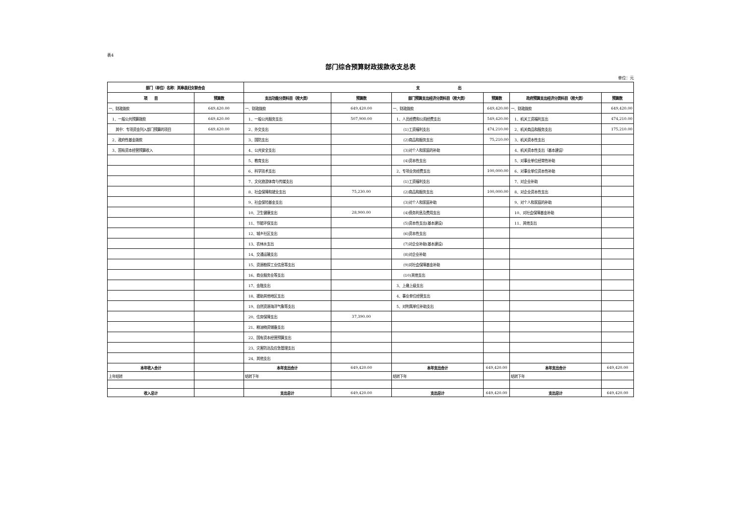表4
部门综合预算财政拨款收支总表
单位：元
| 部门（单位）名称：岚皋县妇女联合会 | | 支 出 | | | | | |
| --- | --- | --- | --- | --- | --- | --- | --- |
| 项 目 | 预算数 | 支出功能分类科目（按大类） | 预算数 | 部门预算支出经济分类科目（按大类） | 预算数 | 政府预算支出经济分类科目（按大类） | 预算数 |
| 一、财政拨款 | 649,420.00 | 一、财政拨款 | 649,420.00 | 一、财政拨款 | 649,420.00 | 一、财政拨款 | 649,420.00 |
| 1、一般公共预算拨款 | 649,420.00 | 1、一般公共服务支出 | 507,900.00 | 1、人员经费和公用经费支出 | 549,420.00 | 1、机关工资福利支出 | 474,210.00 |
| 其中：专项资金列入部门预算的项目 | 649,420.00 | 2、外交支出 | | (1)工资福利支出 | 474,210.00 | 2、机关商品和服务支出 | 175,210.00 |
| 2、政府性基金拨款 | | 3、国防支出 | | (2)商品和服务支出 | 75,210.00 | 3、机关资本性支出 | |
| 3、国有资本经营预算收入 | | 4、公共安全支出 | | (3)对个人和家庭的补助 | | 4、机关资本性支出（基本建设） | |
| | | 5、教育支出 | | (4)资本性支出 | | 5、对事业单位经常性补助 | |
| | | 6、科学技术支出 | | 2、专项业务经费支出 | 100,000.00 | 6、对事业单位资本性补助 | |
| | | 7、文化旅游体育与传媒支出 | | (1)工资福利支出 | | 7、对企业补助 | |
| | | 8、社会保障和就业支出 | 75,230.00 | (2)商品和服务支出 | 100,000.00 | 8、对企业资本性支出 | |
| | | 9、社会保险基金支出 | | (3)对个人和家庭补助 | | 9、对个人和家庭的补助 | |
| | | 10、卫生健康支出 | 28,900.00 | (4)债务利息及费用支出 | | 10、对社会保障基金补助 | |
| | | 11、节能环保支出 | | (5)资本性支出(基本建设) | | 11、其他支出 | |
| | | 12、城乡社区支出 | | (6)资本性支出 | | | |
| | | 13、农林水支出 | | (7)对企业补助(基本建设) | | | |
| | | 14、交通运输支出 | | (8)对企业补助 | | | |
| | | 15、资源勘探工业信息等支出 | | (9)对社会保障基金补助 | | | |
| | | 16、商业服务业等支出 | | (10)其他支出 | | | |
| | | 17、金融支出 | | 3、上缴上级支出 | | | |
| | | 18、援助其他地区支出 | | 4、事业单位经营支出 | | | |
| | | 19、自然资源海洋气象等支出 | | 5、对附属单位补助支出 | | | |
| | | 20、住房保障支出 | 37,390.00 | | | | |
| | | 21、粮油物资储备支出 | | | | | |
| | | 22、国有资本经营预算支出 | | | | | |
| | | 23、灾害防治及应急管理支出 | | | | | |
| | | 24、其他支出 | | | | | |
| 本年收入合计 | | 本年支出合计 | 649,420.00 | 本年支出合计 | 649,420.00 | 本年支出合计 | 649,420.00 |
| 上年结转 | | 结转下年 | | 结转下年 | | 结转下年 | |
| 收入总计 | | 支出总计 | 649,420.00 | 支出总计 | 649,420.00 | 支出总计 | 649,420.00 |